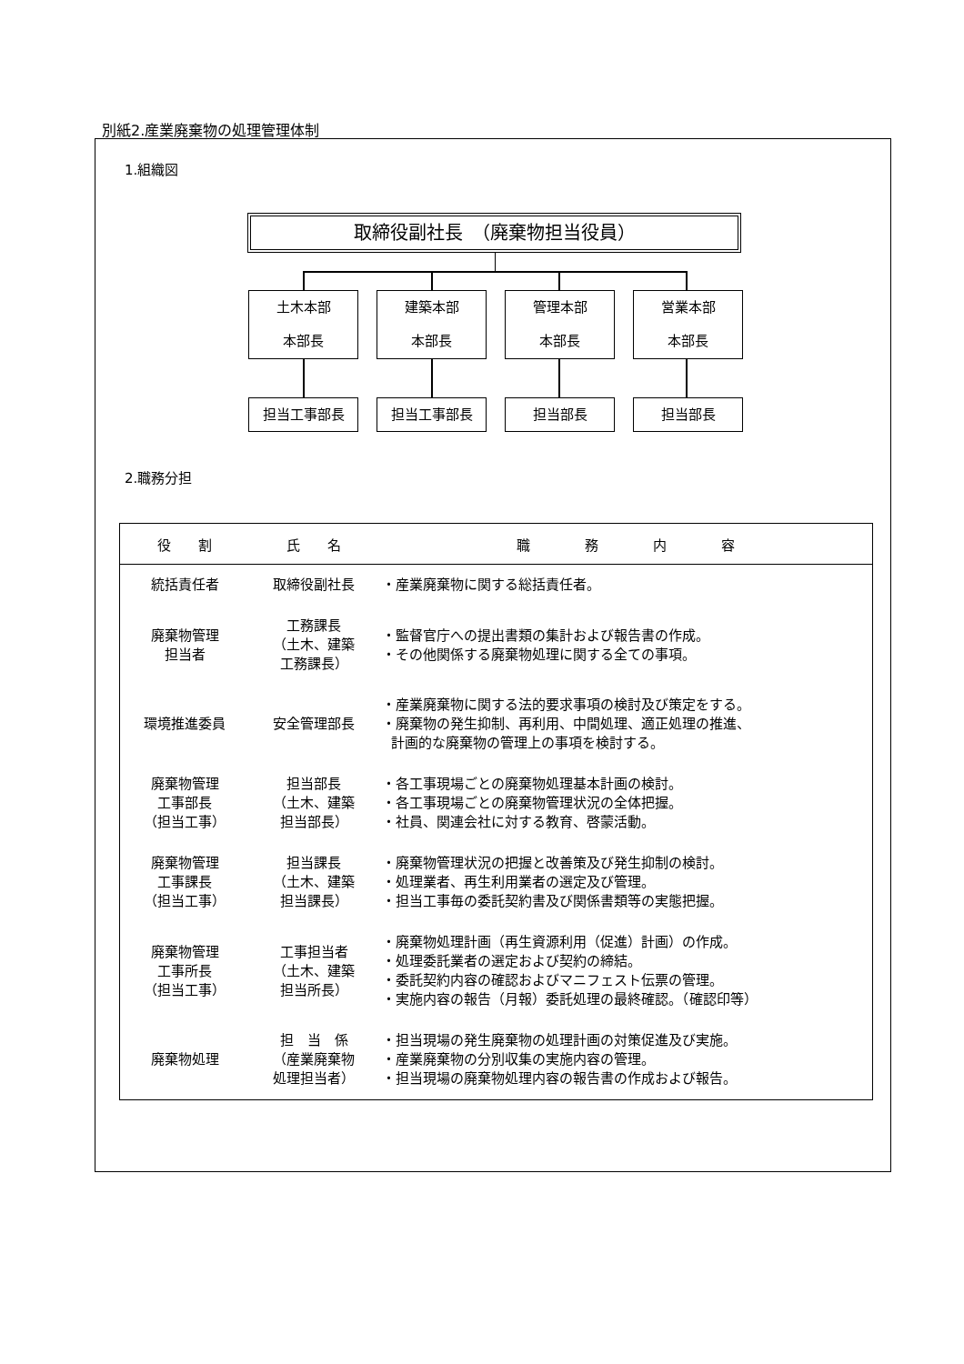別紙2.産業廃棄物の処理管理体制
1.組織図
取締役副社長　（廃棄物担当役員）
土木本部
本部長
建築本部
本部長
管理本部
本部長
営業本部
本部長
担当工事部長 担当工事部長 担当部長 担当部長
2.職務分担
| 役 割 | 氏 名 | 職 務 内 容 |
| --- | --- | --- |
| 統括責任者 | 取締役副社長 | ・産業廃棄物に関する総括責任者。 |
| 廃棄物管理 担当者 | 工務課長 （土木、建築 工務課長） | ・監督官庁への提出書類の集計および報告書の作成。 ・その他関係する廃棄物処理に関する全ての事項。 |
| 環境推進委員 | 安全管理部長 | ・産業廃棄物に関する法的要求事項の検討及び策定をする。 ・廃棄物の発生抑制、再利用、中間処理、適正処理の推進、 計画的な廃棄物の管理上の事項を検討する。 |
| 廃棄物管理 工事部長 （担当工事） | 担当部長 （土木、建築 担当部長） | ・各工事現場ごとの廃棄物処理基本計画の検討。 ・各工事現場ごとの廃棄物管理状況の全体把握。 ・社員、関連会社に対する教育、啓蒙活動。 |
| 廃棄物管理 工事課長 （担当工事） | 担当課長 （土木、建築 担当課長） | ・廃棄物管理状況の把握と改善策及び発生抑制の検討。 ・処理業者、再生利用業者の選定及び管理。 ・担当工事毎の委託契約書及び関係書類等の実態把握。 |
| 廃棄物管理 工事所長 （担当工事） | 工事担当者 （土木、建築 担当所長） | ・廃棄物処理計画（再生資源利用（促進）計画）の作成。 ・処理委託業者の選定および契約の締結。 ・委託契約内容の確認およびマニフェスト伝票の管理。 ・実施内容の報告（月報）委託処理の最終確認。（確認印等） |
| 廃棄物処理 | 担 当 係 （産業廃棄物 処理担当者） | ・担当現場の発生廃棄物の処理計画の対策促進及び実施。 ・産業廃棄物の分別収集の実施内容の管理。 ・担当現場の廃棄物処理内容の報告書の作成および報告。 |